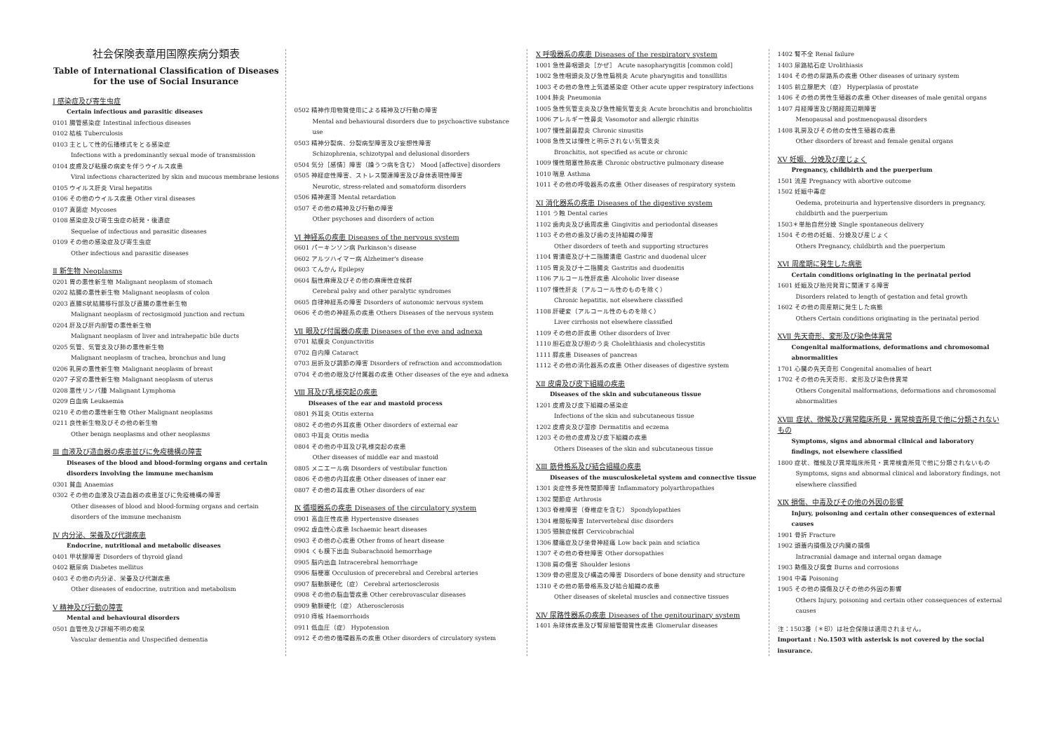社会保険表章用国際疾病分類表
Table of International Classification of Diseases for the use of Social Insurance
Ⅰ 感染症及び寄生虫症
Certain infectious and parasitic diseases
0101 腸管感染症 Intestinal infectious diseases
0102 結核 Tuberculosis
0103 主として性的伝播様式をとる感染症
Infections with a predominantly sexual mode of transmission
0104 皮膚及び粘膜の病変を伴うウイルス疾患
Viral infections characterized by skin and mucous membrane lesions
0105 ウイルス肝炎 Viral hepatitis
0106 その他のウイルス疾患 Other viral diseases
0107 真菌症 Mycoses
0108 感染症及び寄生虫症の続発・後遺症
Sequelae of infectious and parasitic diseases
0109 その他の感染症及び寄生虫症
Other infectious and parasitic diseases
Ⅱ 新生物 Neoplasms
0201 胃の悪性新生物 Malignant neoplasm of stomach
0202 結腸の悪性新生物 Malignant neoplasm of colon
0203 直腸S状結腸移行部及び直腸の悪性新生物
Malignant neoplasm of rectosigmoid junction and rectum
0204 肝及び肝内胆管の悪性新生物
Malignant neoplasm of liver and intrahepatic bile ducts
0205 気管、気管支及び肺の悪性新生物
Malignant neoplasm of trachea, bronchus and lung
0206 乳房の悪性新生物 Malignant neoplasm of breast
0207 子宮の悪性新生物 Malignant neoplasm of uterus
0208 悪性リンパ腫 Malignant Lymphoma
0209 白血病 Leukaemia
0210 その他の悪性新生物 Other Malignant neoplasms
0211 良性新生物及びその他の新生物
Other benign neoplasms and other neoplasms
Ⅲ 血液及び造血器の疾患並びに免疫機構の障害
Diseases of the blood and blood-forming organs and certain disorders involving the immune mechanism
0301 貧血 Anaemias
0302 その他の血液及び造血器の疾患並びに免疫機構の障害
Other diseases of blood and blood-forming organs and certain disorders of the immune mechanism
Ⅳ 内分泌、栄養及び代謝疾患
Endocrine, nutritional and metabolic diseases
0401 甲状腺障害 Disorders of thyroid gland
0402 糖尿病 Diabetes mellitus
0403 その他の内分泌、栄養及び代謝疾患
Other diseases of endocrine, nutrition and metabolism
Ⅴ 精神及び行動の障害
Mental and behavioural disorders
0501 血管性及び詳細不明の痴呆
Vascular dementia and Unspecified dementia
0502 精神作用物質使用による精神及び行動の障害
Mental and behavioural disorders due to psychoactive substance use
0503 精神分裂病、分裂病型障害及び妄想性障害
Schizophrenia, schizotypal and delusional disorders
0504 気分［感情］障害（躁うつ病を含む） Mood [affective] disorders
0505 神経症性障害、ストレス関連障害及び身体表現性障害
Neurotic, stress-related and somatoform disorders
0506 精神遅滞 Mental retardation
0507 その他の精神及び行動の障害
Other psychoses and disorders of action
Ⅵ 神経系の疾患 Diseases of the nervous system
0601 パーキンソン病 Parkinson's disease
0602 アルツハイマー病 Alzheimer's disease
0603 てんかん Epilepsy
0604 脳性麻痺及びその他の麻痺性症候群
Cerebral palsy and other paralytic syndromes
0605 自律神経系の障害 Disorders of autonomic nervous system
0606 その他の神経系の疾患 Others Diseases of the nervous system
Ⅶ 眼及び付属器の疾患 Diseases of the eye and adnexa
0701 結膜炎 Conjunctivitis
0702 白内障 Cataract
0703 屈折及び調節の障害 Disorders of refraction and accommodation
0704 その他の眼及び付属器の疾患 Other diseases of the eye and adnexa
Ⅷ 耳及び乳様突起の疾患
Diseases of the ear and mastoid process
0801 外耳炎 Otitis externa
0802 その他の外耳疾患 Other disorders of external ear
0803 中耳炎 Otitis media
0804 その他の中耳及び乳様突起の疾患
Other diseases of middle ear and mastoid
0805 メニエール病 Disorders of vestibular function
0806 その他の内耳疾患 Other diseases of inner ear
0807 その他の耳疾患 Other disorders of ear
Ⅸ 循環器系の疾患 Diseases of the circulatory system
0901 高血圧性疾患 Hypertensive diseases
0902 虚血性心疾患 Ischaemic heart diseases
0903 その他の心疾患 Other froms of heart disease
0904 くも膜下出血 Subarachnoid hemorrhage
0905 脳内出血 Intracerebral hemorrhage
0906 脳梗塞 Occulusion of precerebral and Cerebral arteries
0907 脳動脈硬化（症） Cerebral arteriosclerosis
0908 その他の脳血管疾患 Other cerebrovascular diseases
0909 動脈硬化（症） Atherosclerosis
0910 痔核 Haemorrhoids
0911 低血圧（症） Hypotension
0912 その他の循環器系の疾患 Other disorders of circulatory system
Ⅹ 呼吸器系の疾患 Diseases of the respiratory system
1001 急性鼻咽頭炎［かぜ］ Acute nasopharyngitis [common cold]
1002 急性咽頭炎及び急性扁桃炎 Acute pharyngitis and tonsillitis
1003 その他の急性上気道感染症 Other acute upper respiratory infections
1004 肺炎 Pneumonia
1005 急性気管支炎及び急性細気管支炎 Acute bronchitis and bronchiolitis
1006 アレルギー性鼻炎 Vasomotor and allergic rhinitis
1007 慢性副鼻腔炎 Chronic sinusitis
1008 急性又は慢性と明示されない気管支炎
Bronchitis, not specified as acute or chronic
1009 慢性閉塞性肺疾患 Chronic obstructive pulmonary disease
1010 喘息 Asthma
1011 その他の呼吸器系の疾患 Other diseases of respiratory system
ⅩⅠ 消化器系の疾患 Diseases of the digestive system
1101 う蝕 Dental caries
1102 歯肉炎及び歯周疾患 Gingivitis and periodontal diseases
1103 その他の歯及び歯の支持組織の障害
Other disorders of teeth and supporting structures
1104 胃潰瘍及び十二指腸潰瘍 Gastric and duodenal ulcer
1105 胃炎及び十二指腸炎 Gastritis and duodenitis
1106 アルコール性肝疾患 Alcoholic liver disease
1107 慢性肝炎（アルコール性のものを除く）
Chronic hepatitis, not elsewhere classified
1108 肝硬変（アルコール性のものを除く）
Liver cirrhosis not elsewhere classified
1109 その他の肝疾患 Other disorders of liver
1110 胆石症及び胆のう炎 Cholelithiasis and cholecystitis
1111 膵疾患 Diseases of pancreas
1112 その他の消化器系の疾患 Other diseases of digestive system
ⅩⅡ 皮膚及び皮下組織の疾患
Diseases of the skin and subcutaneous tissue
1201 皮膚及び皮下組織の感染症
Infections of the skin and subcutaneous tissue
1202 皮膚炎及び湿疹 Dermatitis and eczema
1203 その他の皮膚及び皮下組織の疾患
Others Diseases of the skin and subcutaneous tissue
ⅩⅢ 筋骨格系及び結合組織の疾患
Diseases of the musculoskeletal system and connective tissue
1301 炎症性多発性関節障害 Inflammatory polyarthropathies
1302 関節症 Arthrosis
1303 脊椎障害（脊椎症を含む） Spondylopathies
1304 椎間板障害 Intervertebral disc disorders
1305 頸腕症候群 Cervicobrachial
1306 腰痛症及び坐骨神経痛 Low back pain and sciatica
1307 その他の脊柱障害 Other dorsopathies
1308 肩の傷害 Shoulder lesions
1309 骨の密度及び構造の障害 Disorders of bone density and structure
1310 その他の筋骨格系及び結合組織の疾患
Other diseases of skeletal muscles and connective tissues
ⅩⅣ 尿路性器系の疾患 Diseases of the genitourinary system
1401 糸球体疾患及び腎尿細管間質性疾患 Glomerular diseases
1402 腎不全 Renal failure
1403 尿路結石症 Urolithiasis
1404 その他の尿路系の疾患 Other diseases of urinary system
1405 前立腺肥大（症） Hyperplasia of prostate
1406 その他の男性生殖器の疾患 Other diseases of male genital organs
1407 月経障害及び閉経周辺期障害
Menopausal and postmenopausal disorders
1408 乳房及びその他の女性生殖器の疾患
Other disorders of breast and female genital organs
ⅩⅤ 妊娠、分娩及び産じょく
Pregnancy, childbirth and the puerperium
1501 流産 Pregnancy with abortive outcome
1502 妊娠中毒症
Oedema, proteinuria and hypertensive disorders in pregnancy, childbirth and the puerperium
1503＊単胎自然分娩 Single spontaneous delivery
1504 その他の妊娠、分娩及び産じょく
Others Pregnancy, childbirth and the puerperium
ⅩⅥ 周産期に発生した病態
Certain conditions originating in the perinatal period
1601 妊娠及び胎児発育に関連する障害
Disorders related to length of gestation and fetal growth
1602 その他の周産期に発生した病態
Others Certain conditions originating in the perinatal period
ⅩⅦ 先天奇形、変形及び染色体異常
Congenital malformations, deformations and chromosomal abnormalities
1701 心臓の先天奇形 Congenital anomalies of heart
1702 その他の先天奇形、変形及び染色体異常
Others Congenital malformations, deformations and chromosomal abnormalities
ⅩⅧ 症状、徴候及び異常臨床所見・異常検査所見で他に分類されないもの
Symptoms, signs and abnormal clinical and laboratory findings, not elsewhere classified
1800 症状、徴候及び異常臨床所見・異常検査所見で他に分類されないもの
Symptoms, signs and abnormal clinical and laboratory findings, not elsewhere classified
ⅩⅨ 損傷、中毒及びその他の外因の影響
Injury, poisoning and certain other consequences of external causes
1901 骨折 Fracture
1902 頭蓋内損傷及び内臓の損傷
Intracranial damage and internal organ damage
1903 熱傷及び腐食 Burns and corrosions
1904 中毒 Poisoning
1905 その他の損傷及びその他の外因の影響
Others Injury, poisoning and certain other consequences of external causes
注：1503番（＊印）は社会保険は適用されません。
Important : No.1503 with asterisk is not covered by the social insurance.